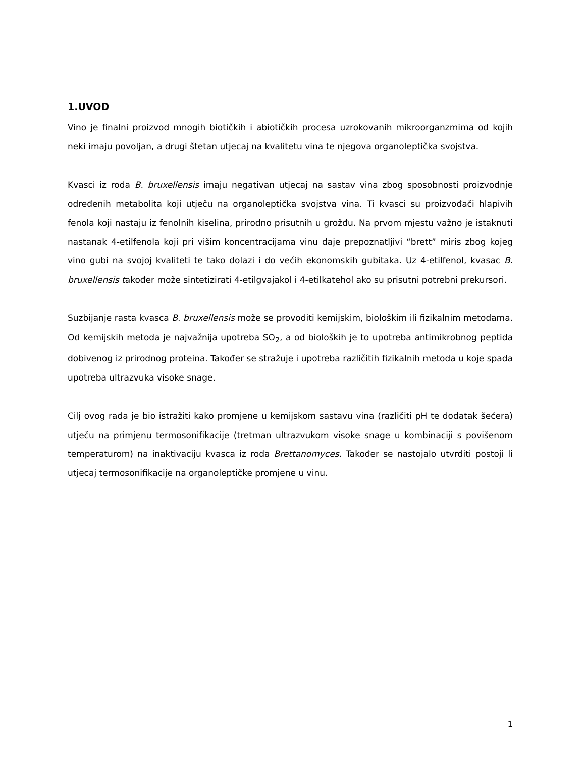1.UVOD
Vino je finalni proizvod mnogih biotičkih i abiotičkih procesa uzrokovanih mikroorganzmima od kojih neki imaju povoljan, a drugi štetan utjecaj na kvalitetu vina te njegova organoleptička svojstva.
Kvasci iz roda B. bruxellensis imaju negativan utjecaj na sastav vina zbog sposobnosti proizvodnje određenih metabolita koji utječu na organoleptička svojstva vina. Ti kvasci su proizvođači hlapivih fenola koji nastaju iz fenolnih kiselina, prirodno prisutnih u grožđu. Na prvom mjestu važno je istaknuti nastanak 4-etilfenola koji pri višim koncentracijama vinu daje prepoznatljivi “brett” miris zbog kojeg vino gubi na svojoj kvaliteti te tako dolazi i do većih ekonomskih gubitaka. Uz 4-etilfenol, kvasac B. bruxellensis također može sintetizirati 4-etilgvajakol i 4-etilkatehol ako su prisutni potrebni prekursori.
Suzbijanje rasta kvasca B. bruxellensis može se provoditi kemijskim, biološkim ili fizikalnim metodama. Od kemijskih metoda je najvažnija upotreba SO<sub>2</sub>, a od bioloških je to upotreba antimikrobnog peptida dobivenog iz prirodnog proteina. Također se stražuje i upotreba različitih fizikalnih metoda u koje spada upotreba ultrazvuka visoke snage.
Cilj ovog rada je bio istražiti kako promjene u kemijskom sastavu vina (različiti pH te dodatak šećera) utječu na primjenu termosonifikacije (tretman ultrazvukom visoke snage u kombinaciji s povišenom temperaturom) na inaktivaciju kvasca iz roda Brettanomyces. Također se nastojalo utvrditi postoji li utjecaj termosonifikacije na organoleptičke promjene u vinu.
1